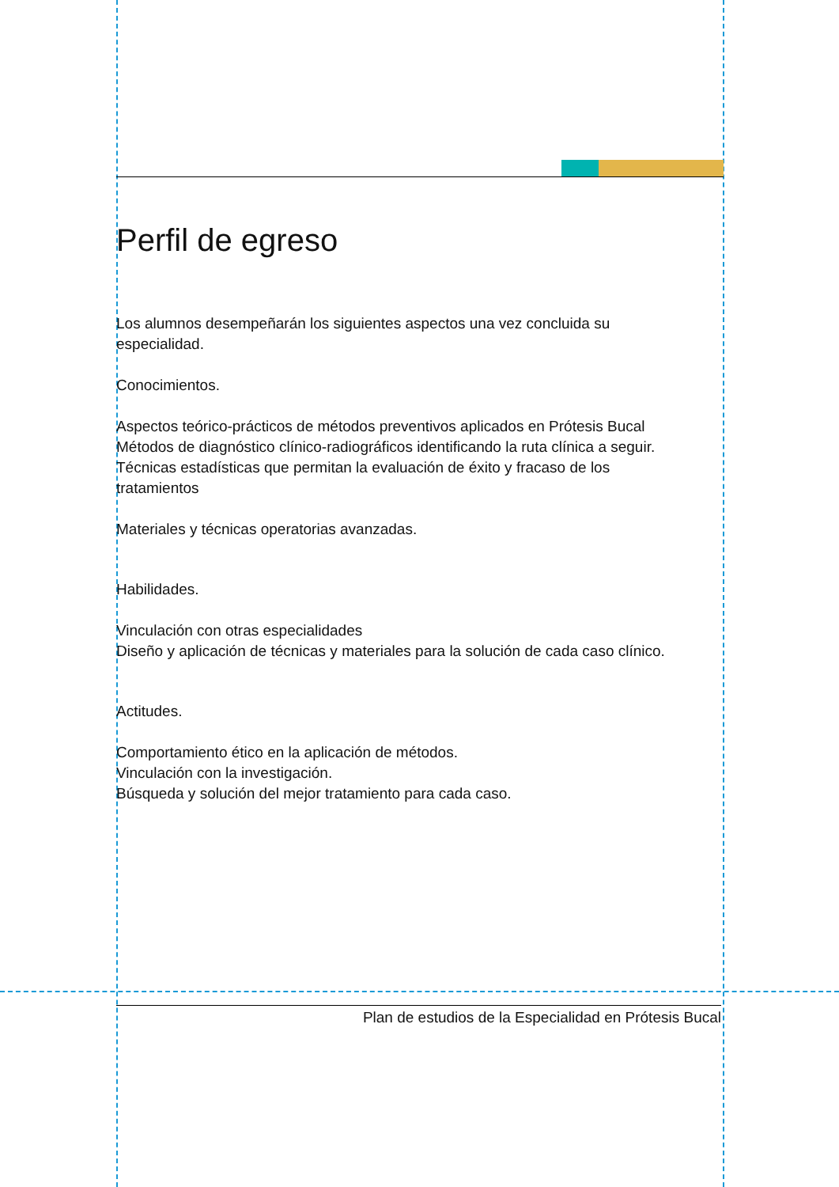Perfil de egreso
Los alumnos desempeñarán los siguientes aspectos una vez concluida su especialidad.
Conocimientos.
Aspectos teórico-prácticos de métodos preventivos aplicados en Prótesis Bucal
Métodos de diagnóstico clínico-radiográficos identificando la ruta clínica a seguir.
Técnicas estadísticas que permitan la evaluación de éxito y fracaso de los tratamientos
Materiales y técnicas operatorias avanzadas.
Habilidades.
Vinculación con otras especialidades
Diseño y aplicación de técnicas y materiales para la solución de cada caso clínico.
Actitudes.
Comportamiento ético en la aplicación de métodos.
Vinculación con la investigación.
Búsqueda y solución del mejor tratamiento para cada caso.
Plan de estudios de la Especialidad en Prótesis Bucal